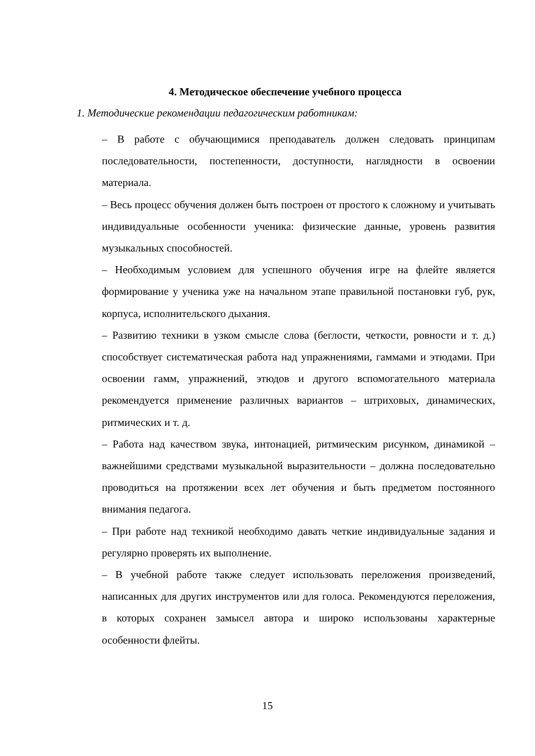4. Методическое обеспечение учебного процесса
1. Методические рекомендации педагогическим работникам:
– В работе с обучающимися преподаватель должен следовать принципам последовательности, постепенности, доступности, наглядности в освоении материала.
– Весь процесс обучения должен быть построен от простого к сложному и учитывать индивидуальные особенности ученика: физические данные, уровень развития музыкальных способностей.
– Необходимым условием для успешного обучения игре на флейте является формирование у ученика уже на начальном этапе правильной постановки губ, рук, корпуса, исполнительского дыхания.
– Развитию техники в узком смысле слова (беглости, четкости, ровности и т. д.) способствует систематическая работа над упражнениями, гаммами и этюдами. При освоении гамм, упражнений, этюдов и другого вспомогательного материала рекомендуется применение различных вариантов – штриховых, динамических, ритмических и т. д.
– Работа над качеством звука, интонацией, ритмическим рисунком, динамикой – важнейшими средствами музыкальной выразительности – должна последовательно проводиться на протяжении всех лет обучения и быть предметом постоянного внимания педагога.
– При работе над техникой необходимо давать четкие индивидуальные задания и регулярно проверять их выполнение.
– В учебной работе также следует использовать переложения произведений, написанных для других инструментов или для голоса. Рекомендуются переложения, в которых сохранен замысел автора и широко использованы характерные особенности флейты.
15